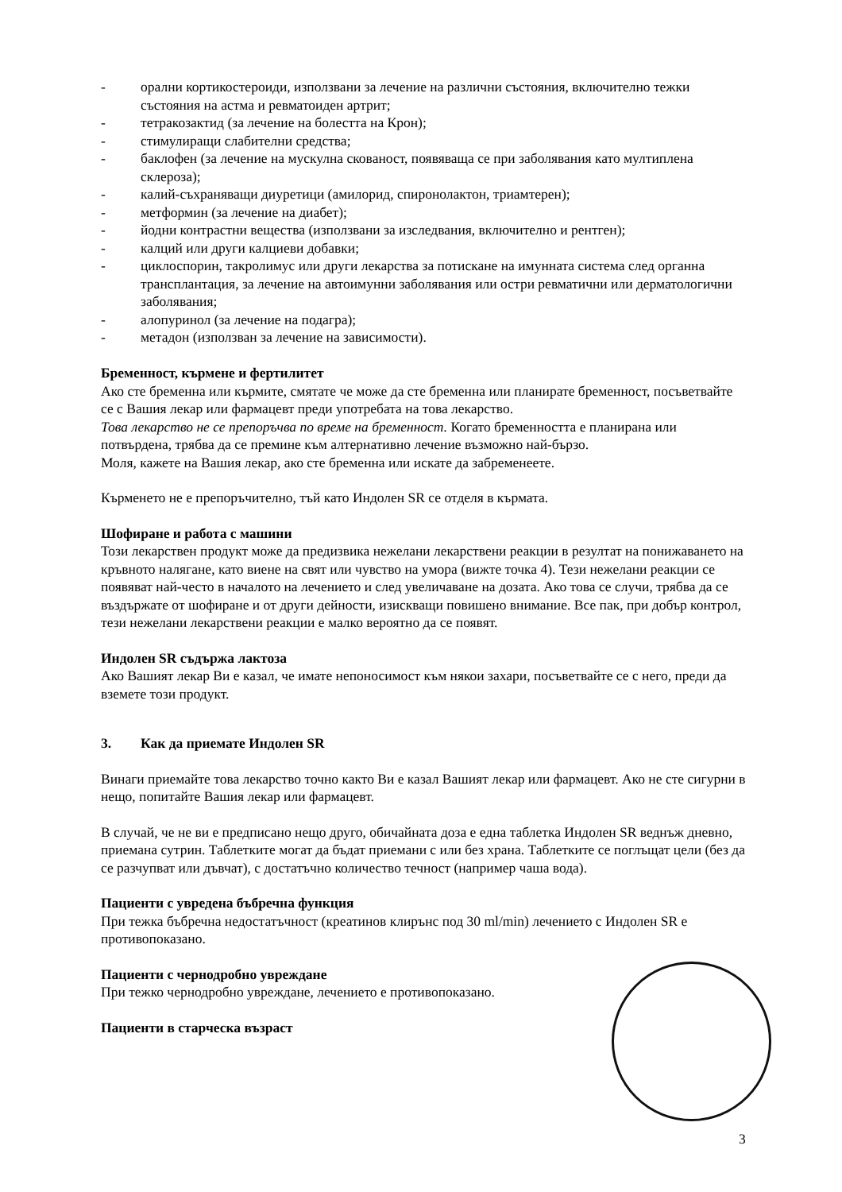- орални кортикостероиди, използвани за лечение на различни състояния, включително тежки състояния на астма и ревматоиден артрит;
- тетракозактид (за лечение на болестта на Крон);
- стимулиращи слабителни средства;
- баклофен (за лечение на мускулна скованост, появяваща се при заболявания като мултиплена склероза);
- калий-съхраняващи диуретици (амилорид, спиронолактон, триамтерен);
- метформин (за лечение на диабет);
- йодни контрастни вещества (използвани за изследвания, включително и рентген);
- калций или други калциеви добавки;
- циклоспорин, такролимус или други лекарства за потискане на имунната система след органна трансплантация, за лечение на автоимунни заболявания или остри ревматични или дерматологични заболявания;
- алопуринол (за лечение на подагра);
- метадон (използван за лечение на зависимости).
Бременност, кърмене и фертилитет
Ако сте бременна или кърмите, смятате че може да сте бременна или планирате бременност, посъветвайте се с Вашия лекар или фармацевт преди употребата на това лекарство.
Това лекарство не се препоръчва по време на бременност. Когато бременността е планирана или потвърдена, трябва да се премине към алтернативно лечение възможно най-бързо.
Моля, кажете на Вашия лекар, ако сте бременна или искате да забременеете.
Кърменето не е препоръчително, тъй като Индолен SR се отделя в кърмата.
Шофиране и работа с машини
Този лекарствен продукт може да предизвика нежелани лекарствени реакции в резултат на понижаването на кръвното налягане, като виене на свят или чувство на умора (вижте точка 4). Тези нежелани реакции се появяват най-често в началото на лечението и след увеличаване на дозата. Ако това се случи, трябва да се въздържате от шофиране и от други дейности, изискващи повишено внимание. Все пак, при добър контрол, тези нежелани лекарствени реакции е малко вероятно да се появят.
Индолен SR съдържа лактоза
Ако Вашият лекар Ви е казал, че имате непоносимост към някои захари, посъветвайте се с него, преди да вземете този продукт.
3. Как да приемате Индолен SR
Винаги приемайте това лекарство точно както Ви е казал Вашият лекар или фармацевт. Ако не сте сигурни в нещо, попитайте Вашия лекар или фармацевт.
В случай, че не ви е предписано нещо друго, обичайната доза е една таблетка Индолен SR веднъж дневно, приемана сутрин. Таблетките могат да бъдат приемани с или без храна. Таблетките се поглъщат цели (без да се разчупват или дъвчат), с достатъчно количество течност (например чаша вода).
Пациенти с увредена бъбречна функция
При тежка бъбречна недостатъчност (креатинов клирънс под 30 ml/min) лечението с Индолен SR е противопоказано.
Пациенти с чернодробно увреждане
При тежко чернодробно увреждане, лечението е противопоказано.
Пациенти в старческа възраст
3